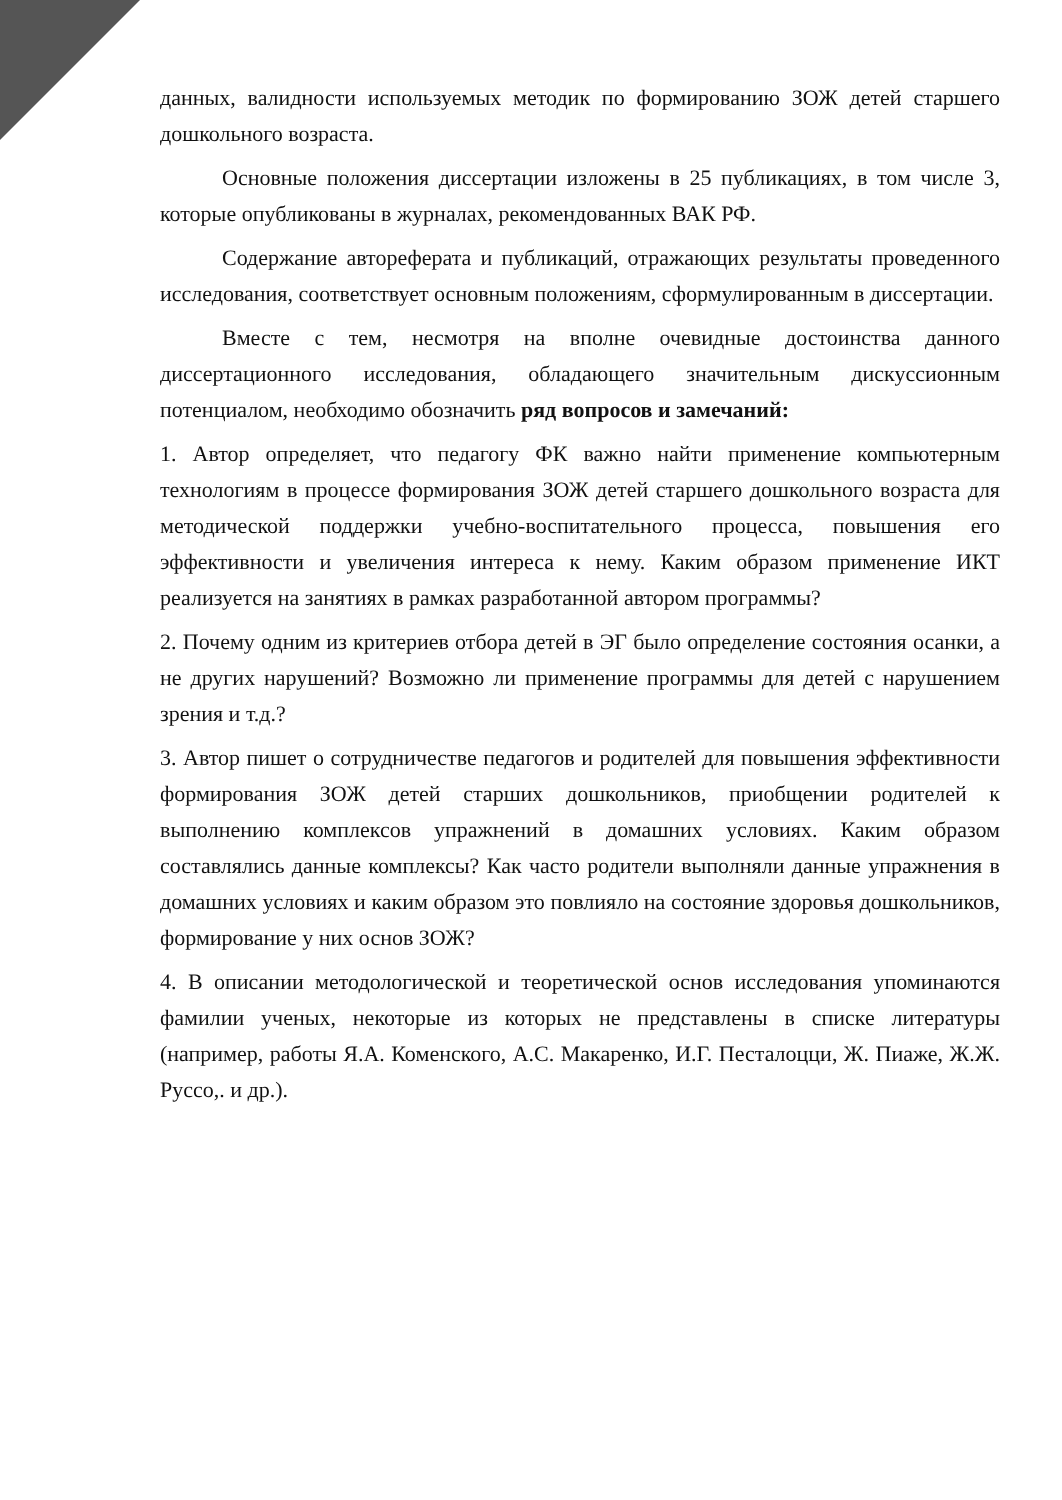данных, валидности используемых методик по формированию ЗОЖ детей старшего дошкольного возраста.
Основные положения диссертации изложены в 25 публикациях, в том числе 3, которые опубликованы в журналах, рекомендованных ВАК РФ.
Содержание автореферата и публикаций, отражающих результаты проведенного исследования, соответствует основным положениям, сформулированным в диссертации.
Вместе с тем, несмотря на вполне очевидные достоинства данного диссертационного исследования, обладающего значительным дискуссионным потенциалом, необходимо обозначить ряд вопросов и замечаний:
1. Автор определяет, что педагогу ФК важно найти применение компьютерным технологиям в процессе формирования ЗОЖ детей старшего дошкольного возраста для методической поддержки учебно-воспитательного процесса, повышения его эффективности и увеличения интереса к нему. Каким образом применение ИКТ реализуется на занятиях в рамках разработанной автором программы?
2. Почему одним из критериев отбора детей в ЭГ было определение состояния осанки, а не других нарушений? Возможно ли применение программы для детей с нарушением зрения и т.д.?
3. Автор пишет о сотрудничестве педагогов и родителей для повышения эффективности формирования ЗОЖ детей старших дошкольников, приобщении родителей к выполнению комплексов упражнений в домашних условиях. Каким образом составлялись данные комплексы? Как часто родители выполняли данные упражнения в домашних условиях и каким образом это повлияло на состояние здоровья дошкольников, формирование у них основ ЗОЖ?
4. В описании методологической и теоретической основ исследования упоминаются фамилии ученых, некоторые из которых не представлены в списке литературы (например, работы Я.А. Коменского, А.С. Макаренко, И.Г. Песталоцци, Ж. Пиаже, Ж.Ж. Руссо,. и др.).